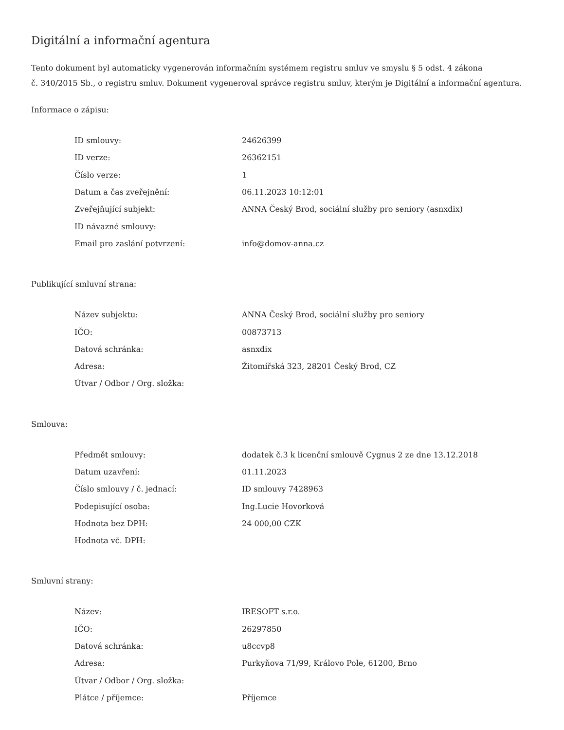Digitální a informační agentura
Tento dokument byl automaticky vygenerován informačním systémem registru smluv ve smyslu § 5 odst. 4 zákona
č. 340/2015 Sb., o registru smluv. Dokument vygeneroval správce registru smluv, kterým je Digitální a informační agentura.
Informace o zápisu:
| ID smlouvy: | 24626399 |
| ID verze: | 26362151 |
| Číslo verze: | 1 |
| Datum a čas zveřejnění: | 06.11.2023 10:12:01 |
| Zveřejňující subjekt: | ANNA Český Brod, sociální služby pro seniory (asnxdix) |
| ID návazné smlouvy: | |
| Email pro zaslání potvrzení: | info@domov-anna.cz |
Publikující smluvní strana:
| Název subjektu: | ANNA Český Brod, sociální služby pro seniory |
| IČO: | 00873713 |
| Datová schránka: | asnxdix |
| Adresa: | Žitomířská 323, 28201 Český Brod, CZ |
| Útvar / Odbor / Org. složka: | |
Smlouva:
| Předmět smlouvy: | dodatek č.3 k licenční smlouvě Cygnus 2 ze dne 13.12.2018 |
| Datum uzavření: | 01.11.2023 |
| Číslo smlouvy / č. jednací: | ID smlouvy 7428963 |
| Podepisující osoba: | Ing.Lucie Hovorková |
| Hodnota bez DPH: | 24 000,00 CZK |
| Hodnota vč. DPH: | |
Smluvní strany:
| Název: | IRESOFT s.r.o. |
| IČO: | 26297850 |
| Datová schránka: | u8ccvp8 |
| Adresa: | Purkyňova 71/99, Královo Pole, 61200, Brno |
| Útvar / Odbor / Org. složka: | |
| Plátce / příjemce: | Příjemce |